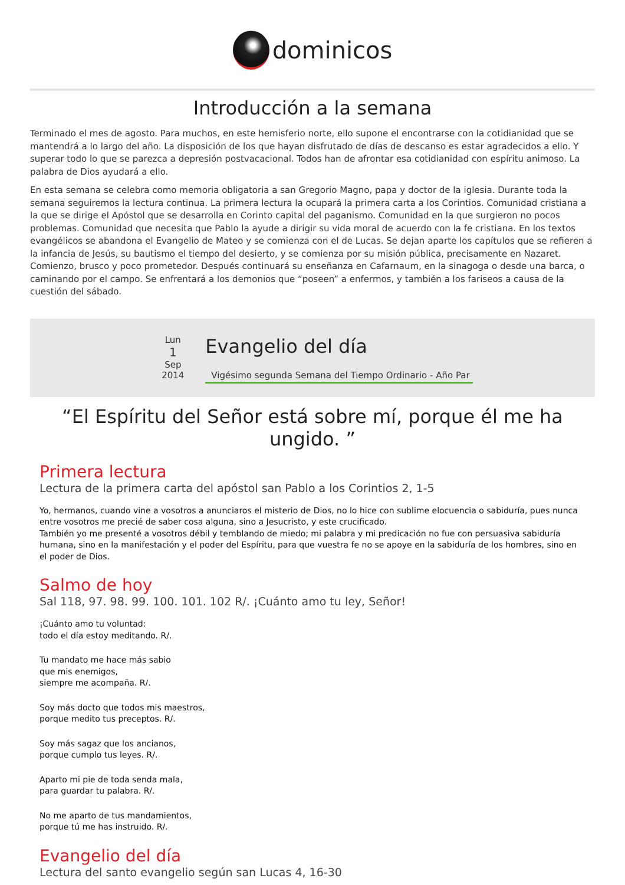dominicos
Introducción a la semana
Terminado el mes de agosto. Para muchos, en este hemisferio norte, ello supone el encontrarse con la cotidianidad que se mantendrá a lo largo del año. La disposición de los que hayan disfrutado de días de descanso es estar agradecidos a ello. Y superar todo lo que se parezca a depresión postvacacional. Todos han de afrontar esa cotidianidad con espíritu animoso. La palabra de Dios ayudará a ello.
En esta semana se celebra como memoria obligatoria a san Gregorio Magno, papa y doctor de la iglesia. Durante toda la semana seguiremos la lectura continua. La primera lectura la ocupará la primera carta a los Corintios. Comunidad cristiana a la que se dirige el Apóstol que se desarrolla en Corinto capital del paganismo. Comunidad en la que surgieron no pocos problemas. Comunidad que necesita que Pablo la ayude a dirigir su vida moral de acuerdo con la fe cristiana. En los textos evangélicos se abandona el Evangelio de Mateo y se comienza con el de Lucas. Se dejan aparte los capítulos que se refieren a la infancia de Jesús, su bautismo el tiempo del desierto, y se comienza por su misión pública, precisamente en Nazaret. Comienzo, brusco y poco prometedor. Después continuará su enseñanza en Cafarnaum, en la sinagoga o desde una barca, o caminando por el campo. Se enfrentará a los demonios que “poseen” a enfermos, y también a los fariseos a causa de la cuestión del sábado.
Lun
1
Sep
2014
Evangelio del día
Vigésimo segunda Semana del Tiempo Ordinario - Año Par
“El Espíritu del Señor está sobre mí, porque él me ha ungido. ”
Primera lectura
Lectura de la primera carta del apóstol san Pablo a los Corintios 2, 1-5
Yo, hermanos, cuando vine a vosotros a anunciaros el misterio de Dios, no lo hice con sublime elocuencia o sabiduría, pues nunca entre vosotros me precié de saber cosa alguna, sino a Jesucristo, y este crucificado.
También yo me presenté a vosotros débil y temblando de miedo; mi palabra y mi predicación no fue con persuasiva sabiduría humana, sino en la manifestación y el poder del Espíritu, para que vuestra fe no se apoye en la sabiduría de los hombres, sino en el poder de Dios.
Salmo de hoy
Sal 118, 97. 98. 99. 100. 101. 102 R/. ¡Cuánto amo tu ley, Señor!
¡Cuánto amo tu voluntad:
todo el día estoy meditando. R/.
Tu mandato me hace más sabio
que mis enemigos,
siempre me acompaña. R/.
Soy más docto que todos mis maestros,
porque medito tus preceptos. R/.
Soy más sagaz que los ancianos,
porque cumplo tus leyes. R/.
Aparto mi pie de toda senda mala,
para guardar tu palabra. R/.
No me aparto de tus mandamientos,
porque tú me has instruido. R/.
Evangelio del día
Lectura del santo evangelio según san Lucas 4, 16-30